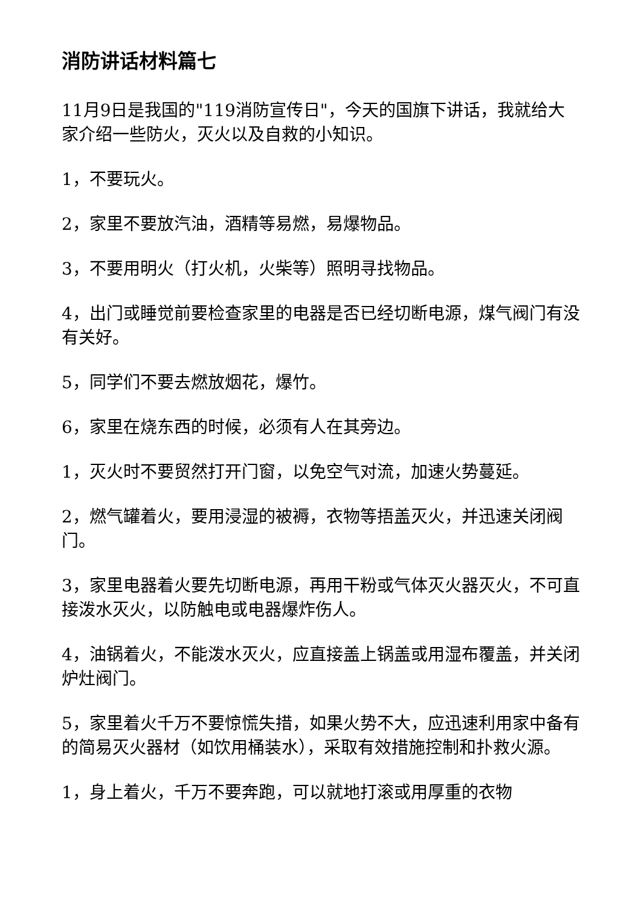消防讲话材料篇七
11月9日是我国的"119消防宣传日"，今天的国旗下讲话，我就给大家介绍一些防火，灭火以及自救的小知识。
1，不要玩火。
2，家里不要放汽油，酒精等易燃，易爆物品。
3，不要用明火（打火机，火柴等）照明寻找物品。
4，出门或睡觉前要检查家里的电器是否已经切断电源，煤气阀门有没有关好。
5，同学们不要去燃放烟花，爆竹。
6，家里在烧东西的时候，必须有人在其旁边。
1，灭火时不要贸然打开门窗，以免空气对流，加速火势蔓延。
2，燃气罐着火，要用浸湿的被褥，衣物等捂盖灭火，并迅速关闭阀门。
3，家里电器着火要先切断电源，再用干粉或气体灭火器灭火，不可直接泼水灭火，以防触电或电器爆炸伤人。
4，油锅着火，不能泼水灭火，应直接盖上锅盖或用湿布覆盖，并关闭炉灶阀门。
5，家里着火千万不要惊慌失措，如果火势不大，应迅速利用家中备有的简易灭火器材（如饮用桶装水），采取有效措施控制和扑救火源。
1，身上着火，千万不要奔跑，可以就地打滚或用厚重的衣物